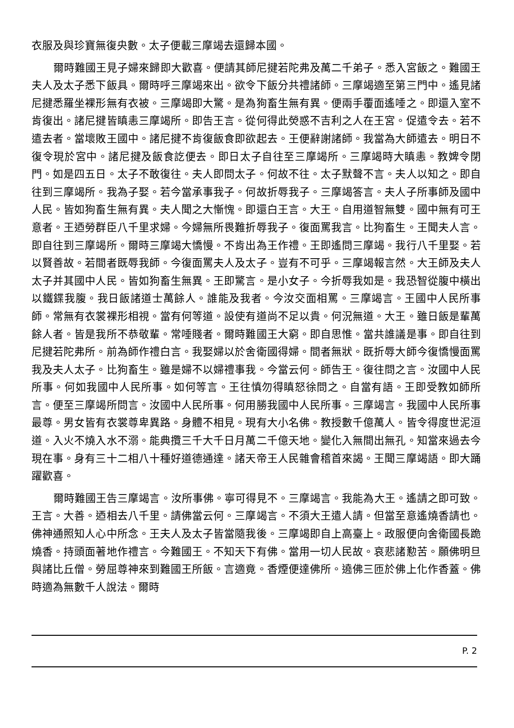衣服及與珍寶無復央數。太子便載三摩竭去還歸本國。
爾時難國王見子婦來歸即大歡喜。便請其師尼揵若陀弗及萬二千弟子。悉入宮飯之。難國王夫人及太子悉下飯具。爾時呼三摩竭來出。欲令下飯分共禮諸師。三摩竭適至第三門中。遙見諸尼揵悉羅坐裸形無有衣被。三摩竭即大驚。是為狗畜生無有異。便兩手覆面遙唾之。即還入室不肯復出。諸尼揵皆瞋恚三摩竭所。即告王言。從何得此熒惑不吉利之人在王宮。促遣令去。若不遣去者。當壞敗王國中。諸尼揵不肯復飯食即欲起去。王便辭謝諸師。我當為大師遣去。明日不復令現於宮中。諸尼揵及飯食訖便去。即日太子自往至三摩竭所。三摩竭時大瞋恚。教婢令閉門。如是四五日。太子不敢復往。夫人即問太子。何故不往。太子默聲不言。夫人以知之。即自往到三摩竭所。我為子娶。若今當承事我子。何故折辱我子。三摩竭答言。夫人子所事師及國中人民。皆如狗畜生無有異。夫人聞之大慚愧。即還白王言。大王。自用道智無雙。國中無有可王意者。王迺勞群臣八千里求婦。今婦無所畏難折辱我子。復面罵我言。比狗畜生。王聞夫人言。即自往到三摩竭所。爾時三摩竭大憍慢。不肯出為王作禮。王即遙問三摩竭。我行八千里娶。若以賢善故。若間者既辱我師。今復面罵夫人及太子。豈有不可乎。三摩竭報言然。大王師及夫人太子并其國中人民。皆如狗畜生無異。王即驚言。是小女子。今折辱我如是。我恐智從腹中橫出以鐵鍱我腹。我日飯諸道士萬餘人。誰能及我者。今汝交面相罵。三摩竭言。王國中人民所事師。常無有衣裳裸形相視。當有何等道。設使有道尚不足以貴。何況無道。大王。雖日飯是輩萬餘人者。皆是我所不恭敬輩。常唾賤者。爾時難國王大窮。即自思惟。當共誰議是事。即自往到尼揵若陀弗所。前為師作禮白言。我娶婦以於舍衛國得婦。間者無狀。既折辱大師今復憍慢面罵我及夫人太子。比狗畜生。雖是婦不以婦禮事我。今當云何。師告王。復往問之言。汝國中人民所事。何如我國中人民所事。如何等言。王往慎勿得瞋怒徐問之。自當有語。王即受教如師所言。便至三摩竭所問言。汝國中人民所事。何用勝我國中人民所事。三摩竭言。我國中人民所事最尊。男女皆有衣裳尊卑異路。身體不相見。現有大小名佛。教授數千億萬人。皆令得度世泥洹道。入火不燒入水不溺。能典攬三千大千日月萬二千億天地。變化入無間出無孔。知當來過去今現在事。身有三十二相八十種好道德通達。諸天帝王人民雜會稽首來謁。王聞三摩竭語。即大踊躍歡喜。
爾時難國王告三摩竭言。汝所事佛。寧可得見不。三摩竭言。我能為大王。遙請之即可致。王言。大善。迺相去八千里。請佛當云何。三摩竭言。不須大王遣人請。但當至意遙燒香請也。佛神通照知人心中所念。王夫人及太子皆當隨我後。三摩竭即自上高臺上。政服便向舍衛國長跪燒香。持頭面著地作禮言。今難國王。不知天下有佛。當用一切人民故。哀悲諸懃苦。願佛明旦與諸比丘僧。勞屈尊神來到難國王所飯。言適竟。香煙便達佛所。遶佛三匝於佛上化作香蓋。佛時適為無數千人說法。爾時
P. 2